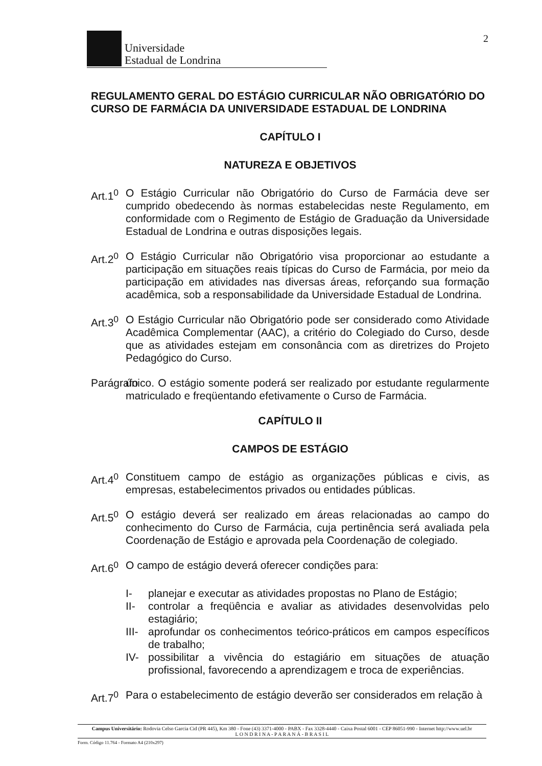Universidade
Estadual de Londrina
2
REGULAMENTO GERAL DO ESTÁGIO CURRICULAR NÃO OBRIGATÓRIO DO CURSO DE FARMÁCIA DA UNIVERSIDADE ESTADUAL DE LONDRINA
CAPÍTULO I
NATUREZA E OBJETIVOS
Art.1<sup>0</sup>
O Estágio Curricular não Obrigatório do Curso de Farmácia deve ser cumprido obedecendo às normas estabelecidas neste Regulamento, em conformidade com o Regimento de Estágio de Graduação da Universidade Estadual de Londrina e outras disposições legais.
Art.2<sup>0</sup>
O Estágio Curricular não Obrigatório visa proporcionar ao estudante a participação em situações reais típicas do Curso de Farmácia, por meio da participação em atividades nas diversas áreas, reforçando sua formação acadêmica, sob a responsabilidade da Universidade Estadual de Londrina.
Art.3<sup>0</sup>
O Estágio Curricular não Obrigatório pode ser considerado como Atividade Acadêmica Complementar (AAC), a critério do Colegiado do Curso, desde que as atividades estejam em consonância com as diretrizes do Projeto Pedagógico do Curso.
Parágrafo
único. O estágio somente poderá ser realizado por estudante regularmente matriculado e freqüentando efetivamente o Curso de Farmácia.
CAPÍTULO II
CAMPOS DE ESTÁGIO
Art.4<sup>0</sup>
Constituem campo de estágio as organizações públicas e civis, as empresas, estabelecimentos privados ou entidades públicas.
Art.5<sup>0</sup>
O estágio deverá ser realizado em áreas relacionadas ao campo do conhecimento do Curso de Farmácia, cuja pertinência será avaliada pela Coordenação de Estágio e aprovada pela Coordenação de colegiado.
Art.6<sup>0</sup>
O campo de estágio deverá oferecer condições para:
I- planejar e executar as atividades propostas no Plano de Estágio;
II- controlar a freqüência e avaliar as atividades desenvolvidas pelo estagiário;
III- aprofundar os conhecimentos teórico-práticos em campos específicos de trabalho;
IV- possibilitar a vivência do estagiário em situações de atuação profissional, favorecendo a aprendizagem e troca de experiências.
Art.7<sup>0</sup>
Para o estabelecimento de estágio deverão ser considerados em relação à
Campus Universitário: Rodovia Celso Garcia Cid (PR 445), Km 380 - Fone (43) 3371-4000 - PABX - Fax 3328-4440 - Caixa Postal 6001 - CEP 86051-990 - Internet http://www.uel.br
L O N D R I N A - P A R A N Á - B R A S I L
Form. Código 11.764 - Formato A4 (210x297)